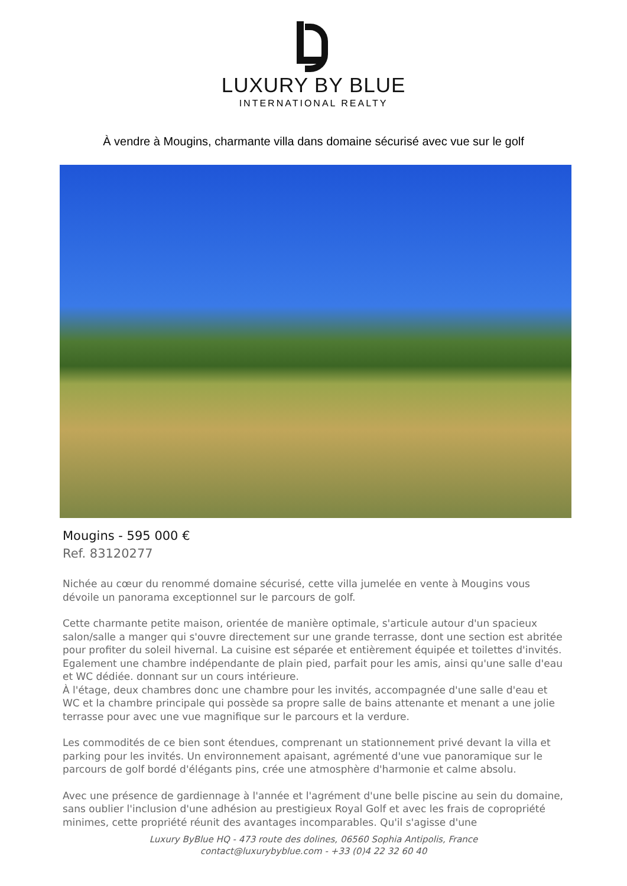LUXURY BY BLUE
INTERNATIONAL REALTY
À vendre à Mougins, charmante villa dans domaine sécurisé avec vue sur le golf
Mougins - 595 000 €
Ref. 83120277
Nichée au cœur du renommé domaine sécurisé, cette villa jumelée en vente à Mougins vous dévoile un panorama exceptionnel sur le parcours de golf.
Cette charmante petite maison, orientée de manière optimale, s'articule autour d'un spacieux salon/salle a manger qui s'ouvre directement sur une grande terrasse, dont une section est abritée pour profiter du soleil hivernal. La cuisine est séparée et entièrement équipée et toilettes d'invités. Egalement une chambre indépendante de plain pied, parfait pour les amis, ainsi qu'une salle d'eau et WC dédiée. donnant sur un cours intérieure.
À l'étage, deux chambres donc une chambre pour les invités, accompagnée d'une salle d'eau et WC et la chambre principale qui possède sa propre salle de bains attenante et menant a une jolie terrasse pour avec une vue magnifique sur le parcours et la verdure.
Les commodités de ce bien sont étendues, comprenant un stationnement privé devant la villa et parking pour les invités. Un environnement apaisant, agrémenté d'une vue panoramique sur le parcours de golf bordé d'élégants pins, crée une atmosphère d'harmonie et calme absolu.
Avec une présence de gardiennage à l'année et l'agrément d'une belle piscine au sein du domaine, sans oublier l'inclusion d'une adhésion au prestigieux Royal Golf et avec les frais de copropriété minimes, cette propriété réunit des avantages incomparables. Qu'il s'agisse d'une
Luxury ByBlue HQ - 473 route des dolines, 06560 Sophia Antipolis, France
contact@luxurybyblue.com - +33 (0)4 22 32 60 40